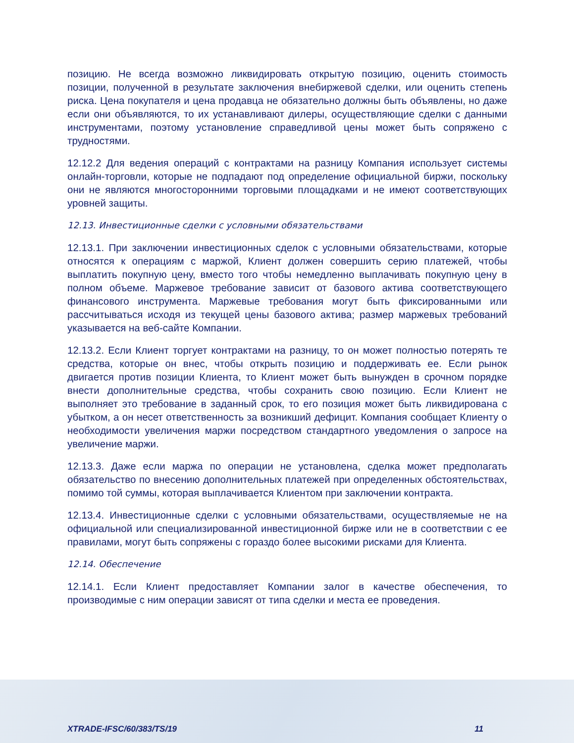позицию. Не всегда возможно ликвидировать открытую позицию, оценить стоимость позиции, полученной в результате заключения внебиржевой сделки, или оценить степень риска. Цена покупателя и цена продавца не обязательно должны быть объявлены, но даже если они объявляются, то их устанавливают дилеры, осуществляющие сделки с данными инструментами, поэтому установление справедливой цены может быть сопряжено с трудностями.
12.12.2 Для ведения операций с контрактами на разницу Компания использует системы онлайн-торговли, которые не подпадают под определение официальной биржи, поскольку они не являются многосторонними торговыми площадками и не имеют соответствующих уровней защиты.
12.13. Инвестиционные сделки с условными обязательствами
12.13.1. При заключении инвестиционных сделок с условными обязательствами, которые относятся к операциям с маржой, Клиент должен совершить серию платежей, чтобы выплатить покупную цену, вместо того чтобы немедленно выплачивать покупную цену в полном объеме. Маржевое требование зависит от базового актива соответствующего финансового инструмента. Маржевые требования могут быть фиксированными или рассчитываться исходя из текущей цены базового актива; размер маржевых требований указывается на веб-сайте Компании.
12.13.2. Если Клиент торгует контрактами на разницу, то он может полностью потерять те средства, которые он внес, чтобы открыть позицию и поддерживать ее. Если рынок двигается против позиции Клиента, то Клиент может быть вынужден в срочном порядке внести дополнительные средства, чтобы сохранить свою позицию. Если Клиент не выполняет это требование в заданный срок, то его позиция может быть ликвидирована с убытком, а он несет ответственность за возникший дефицит. Компания сообщает Клиенту о необходимости увеличения маржи посредством стандартного уведомления о запросе на увеличение маржи.
12.13.3. Даже если маржа по операции не установлена, сделка может предполагать обязательство по внесению дополнительных платежей при определенных обстоятельствах, помимо той суммы, которая выплачивается Клиентом при заключении контракта.
12.13.4. Инвестиционные сделки с условными обязательствами, осуществляемые не на официальной или специализированной инвестиционной бирже или не в соответствии с ее правилами, могут быть сопряжены с гораздо более высокими рисками для Клиента.
12.14. Обеспечение
12.14.1. Если Клиент предоставляет Компании залог в качестве обеспечения, то производимые с ним операции зависят от типа сделки и места ее проведения.
XTRADE-IFSC/60/383/TS/19 11